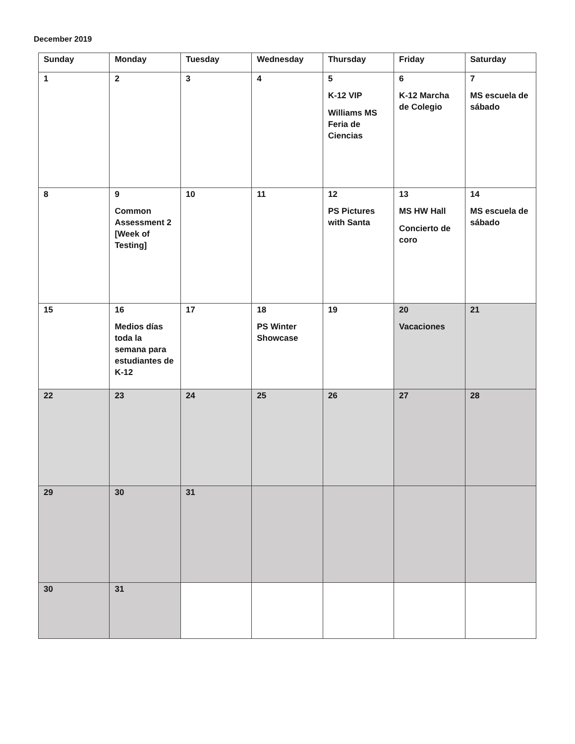December 2019
| Sunday | Monday | Tuesday | Wednesday | Thursday | Friday | Saturday |
| --- | --- | --- | --- | --- | --- | --- |
| 1 | 2 | 3 | 4 | 5 K-12 VIP Williams MS Feria de Ciencias | 6 K-12 Marcha de Colegio | 7 MS escuela de sábado |
| 8 | 9 Common Assessment 2 [Week of Testing] | 10 | 11 | 12 PS Pictures with Santa | 13 MS HW Hall Concierto de coro | 14 MS escuela de sábado |
| 15 | 16 Medios días toda la semana para estudiantes de K-12 | 17 | 18 PS Winter Showcase | 19 | 20 Vacaciones | 21 |
| 22 | 23 | 24 | 25 | 26 | 27 | 28 |
| 29 | 30 | 31 | | | | |
| 30 | 31 | | | | | |